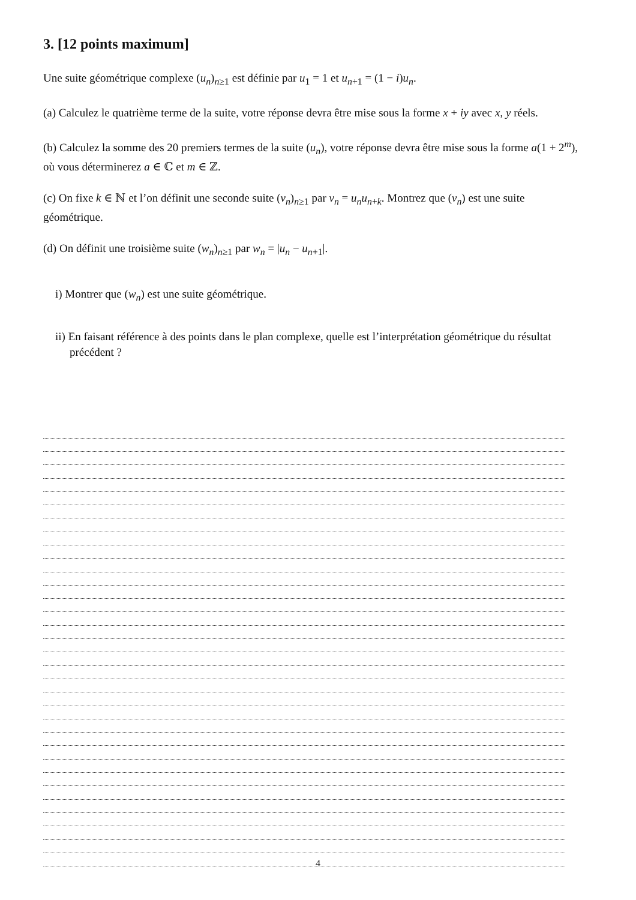3. [12 points maximum]
Une suite géométrique complexe (u<sub>n</sub>)<sub>n≥1</sub> est définie par u<sub>1</sub> = 1 et u<sub>n+1</sub> = (1 − i)u<sub>n</sub>.
(a) Calculez le quatrième terme de la suite, votre réponse devra être mise sous la forme x + iy avec x, y réels.
(b) Calculez la somme des 20 premiers termes de la suite (u<sub>n</sub>), votre réponse devra être mise sous la forme a(1 + 2<sup>m</sup>), où vous déterminerez a ∈ ℂ et m ∈ ℤ.
(c) On fixe k ∈ ℕ et l’on définit une seconde suite (v<sub>n</sub>)<sub>n≥1</sub> par v<sub>n</sub> = u<sub>n</sub>u<sub>n+k</sub>. Montrez que (v<sub>n</sub>) est une suite géométrique.
(d) On définit une troisième suite (w<sub>n</sub>)<sub>n≥1</sub> par w<sub>n</sub> = |u<sub>n</sub> − u<sub>n+1</sub>|.
i) Montrer que (w<sub>n</sub>) est une suite géométrique.
ii) En faisant référence à des points dans le plan complexe, quelle est l’interprétation géométrique du résultat précédent ?
4